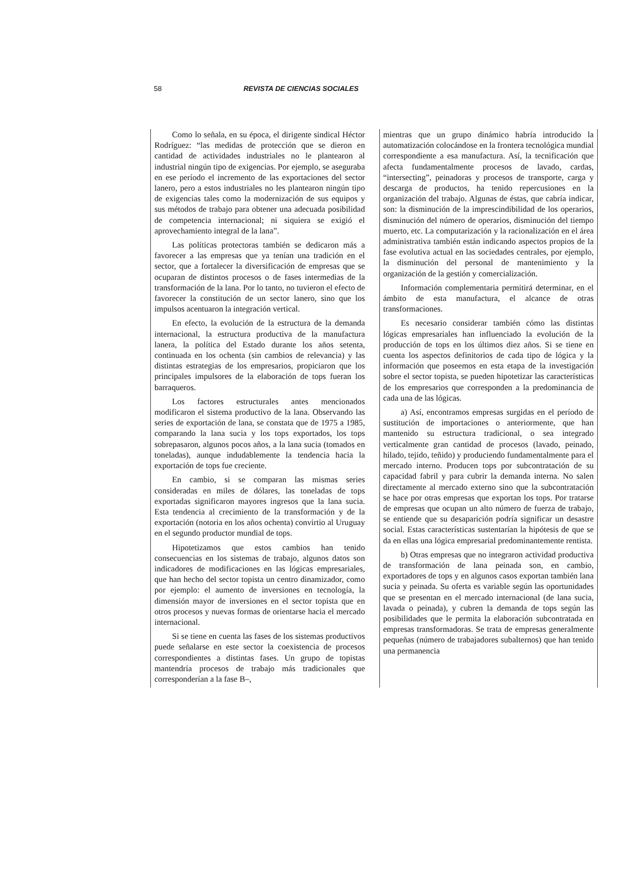58 REVISTA DE CIENCIAS SOCIALES
Como lo señala, en su época, el dirigente sindical Héctor Rodríguez: “las medidas de protección que se dieron en cantidad de actividades industriales no le plantearon al industrial ningún tipo de exigencias. Por ejemplo, se aseguraba en ese período el incremento de las exportaciones del sector lanero, pero a estos industriales no les plantearon ningún tipo de exigencias tales como la modernización de sus equipos y sus métodos de trabajo para obtener una adecuada posibilidad de competencia internacional; ni siquiera se exigió el aprovechamiento integral de la lana”.
Las políticas protectoras también se dedicaron más a favorecer a las empresas que ya tenían una tradición en el sector, que a fortalecer la diversificación de empresas que se ocuparan de distintos procesos o de fases intermedias de la transformación de la lana. Por lo tanto, no tuvieron el efecto de favorecer la constitución de un sector lanero, sino que los impulsos acentuaron la integración vertical.
En efecto, la evolución de la estructura de la demanda internacional, la estructura productiva de la manufactura lanera, la política del Estado durante los años setenta, continuada en los ochenta (sin cambios de relevancia) y las distintas estrategias de los empresarios, propiciaron que los principales impulsores de la elaboración de tops fueran los barraqueros.
Los factores estructurales antes mencionados modificaron el sistema productivo de la lana. Observando las series de exportación de lana, se constata que de 1975 a 1985, comparando la lana sucia y los tops exportados, los tops sobrepasaron, algunos pocos años, a la lana sucia (tomados en toneladas), aunque indudablemente la tendencia hacia la exportación de tops fue creciente.
En cambio, si se comparan las mismas series consideradas en miles de dólares, las toneladas de tops exportadas significaron mayores ingresos que la lana sucia. Esta tendencia al crecimiento de la transformación y de la exportación (notoria en los años ochenta) convirtio al Uruguay en el segundo productor mundial de tops.
Hipotetizamos que estos cambios han tenido consecuencias en los sistemas de trabajo, algunos datos son indicadores de modificaciones en las lógicas empresariales, que han hecho del sector topista un centro dinamizador, como por ejemplo: el aumento de inversiones en tecnología, la dimensión mayor de inversiones en el sector topista que en otros procesos y nuevas formas de orientarse hacia el mercado internacional.
Si se tiene en cuenta las fases de los sistemas productivos puede señalarse en este sector la coexistencia de procesos correspondientes a distintas fases. Un grupo de topistas mantendría procesos de trabajo más tradicionales que corresponderían a la fase B–,
mientras que un grupo dinámico habría introducido la automatización colocándose en la frontera tecnológica mundial correspondiente a esa manufactura. Así, la tecnificación que afecta fundamentalmente procesos de lavado, cardas, “intersecting”, peinadoras y procesos de transporte, carga y descarga de productos, ha tenido repercusiones en la organización del trabajo. Algunas de éstas, que cabría indicar, son: la disminución de la imprescindibilidad de los operarios, disminución del número de operarios, disminución del tiempo muerto, etc. La computarización y la racionalización en el área administrativa también están indicando aspectos propios de la fase evolutiva actual en las sociedades centrales, por ejemplo, la disminución del personal de mantenimiento y la organización de la gestión y comercialización.
Información complementaria permitirá determinar, en el ámbito de esta manufactura, el alcance de otras transformaciones.
Es necesario considerar también cómo las distintas lógicas empresariales han influenciado la evolución de la producción de tops en los últimos diez años. Si se tiene en cuenta los aspectos definitorios de cada tipo de lógica y la información que poseemos en esta etapa de la investigación sobre el sector topista, se pueden hipotetizar las características de los empresarios que corresponden a la predominancia de cada una de las lógicas.
a) Así, encontramos empresas surgidas en el período de sustitución de importaciones o anteriormente, que han mantenido su estructura tradicional, o sea integrado verticalmente gran cantidad de procesos (lavado, peinado, hilado, tejido, teñido) y produciendo fundamentalmente para el mercado interno. Producen tops por subcontratación de su capacidad fabril y para cubrir la demanda interna. No salen directamente al mercado externo sino que la subcontratación se hace por otras empresas que exportan los tops. Por tratarse de empresas que ocupan un alto número de fuerza de trabajo, se entiende que su desaparición podría significar un desastre social. Estas características sustentarían la hipótesis de que se da en ellas una lógica empresarial predominantemente rentista.
b) Otras empresas que no integraron actividad productiva de transformación de lana peinada son, en cambio, exportadores de tops y en algunos casos exportan también lana sucia y peinada. Su oferta es variable según las oportunidades que se presentan en el mercado internacional (de lana sucia, lavada o peinada), y cubren la demanda de tops según las posibilidades que le permita la elaboración subcontratada en empresas transformadoras. Se trata de empresas generalmente pequeñas (número de trabajadores subalternos) que han tenido una permanencia